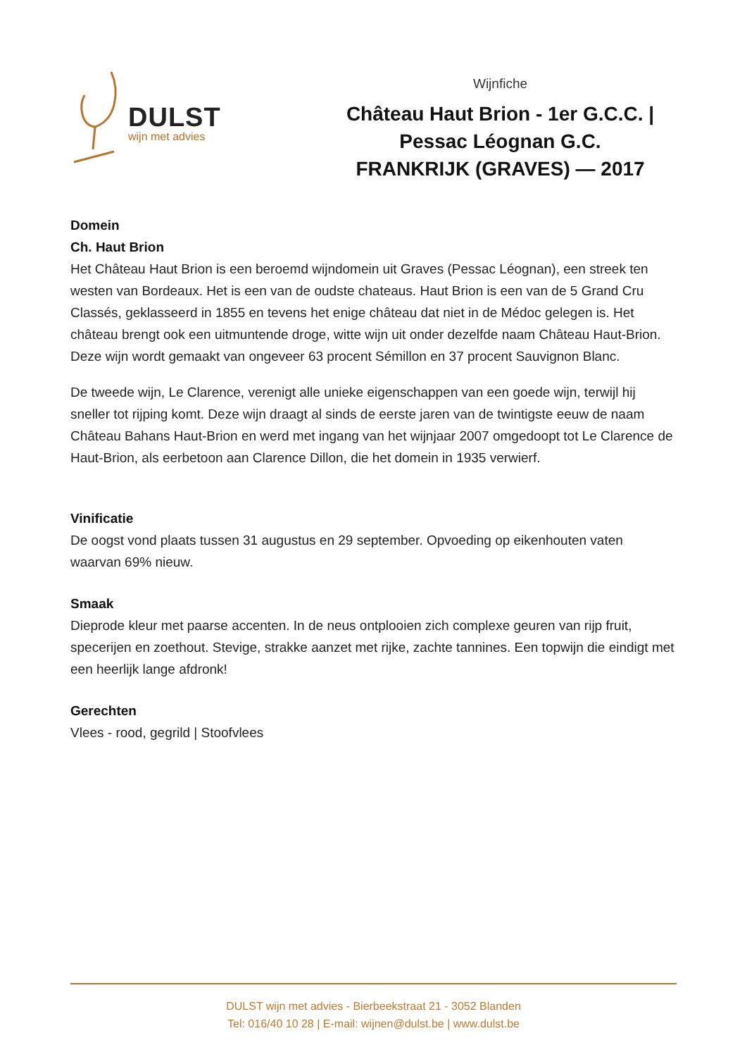DULST
wijn met advies
Wijnfiche
Château Haut Brion - 1er G.C.C. | Pessac Léognan G.C.
FRANKRIJK (GRAVES) — 2017
Domein
Ch. Haut Brion
Het Château Haut Brion is een beroemd wijndomein uit Graves (Pessac Léognan), een streek ten westen van Bordeaux. Het is een van de oudste chateaus. Haut Brion is een van de 5 Grand Cru Classés, geklasseerd in 1855 en tevens het enige château dat niet in de Médoc gelegen is. Het château brengt ook een uitmuntende droge, witte wijn uit onder dezelfde naam Château Haut-Brion. Deze wijn wordt gemaakt van ongeveer 63 procent Sémillon en 37 procent Sauvignon Blanc.
De tweede wijn, Le Clarence, verenigt alle unieke eigenschappen van een goede wijn, terwijl hij sneller tot rijping komt. Deze wijn draagt al sinds de eerste jaren van de twintigste eeuw de naam Château Bahans Haut-Brion en werd met ingang van het wijnjaar 2007 omgedoopt tot Le Clarence de Haut-Brion, als eerbetoon aan Clarence Dillon, die het domein in 1935 verwierf.
Vinificatie
De oogst vond plaats tussen 31 augustus en 29 september. Opvoeding op eikenhouten vaten waarvan 69% nieuw.
Smaak
Dieprode kleur met paarse accenten. In de neus ontplooien zich complexe geuren van rijp fruit, specerijen en zoethout. Stevige, strakke aanzet met rijke, zachte tannines. Een topwijn die eindigt met een heerlijk lange afdronk!
Gerechten
Vlees - rood, gegrild | Stoofvlees
DULST wijn met advies - Bierbeekstraat 21 - 3052 Blanden
Tel: 016/40 10 28 | E-mail: wijnen@dulst.be | www.dulst.be